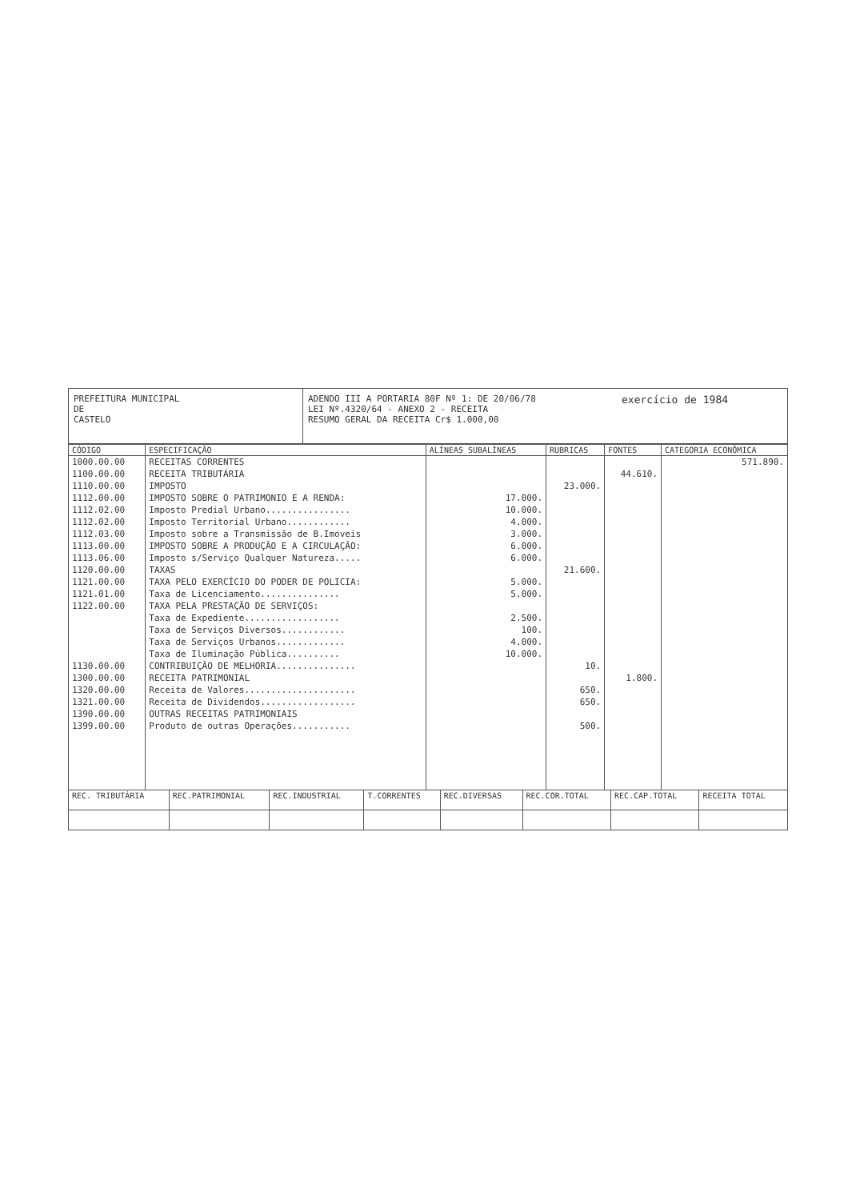PREFEITURA MUNICIPAL
DE
CASTELO
ADENDO III A PORTARIA 80F Nº 1: DE 20/06/78
LEI Nº.4320/64 - ANEXO 2 - RECEITA
RESUMO GERAL DA RECEITA Cr$ 1.000,00
exercício de 1984
| CÓDIGO | ESPECIFICAÇÃO | ALÍNEAS SUBALÍNEAS | RUBRICAS | FONTES | CATEGORIA ECONÔMICA |
| --- | --- | --- | --- | --- | --- |
| 1000.00.00 | RECEITAS CORRENTES | | | | 571.890. |
| 1100.00.00 | RECEITA TRIBUTÁRIA | | | 44.610. | |
| 1110.00.00 | IMPOSTO | | 23.000. | | |
| 1112.00.00 | IMPOSTO SOBRE O PATRIMONIO E A RENDA: | 17.000. | | | |
| 1112.02.00 | Imposto Predial Urbano................ | 10.000. | | | |
| 1112.02.00 | Imposto Territorial Urbano............ | 4.000. | | | |
| 1112.03.00 | Imposto sobre a Transmissão de B.Imoveis | 3.000. | | | |
| 1113.00.00 | IMPOSTO SOBRE A PRODUÇÃO E A CIRCULAÇÃO: | 6.000. | | | |
| 1113.06.00 | Imposto s/Serviço Qualquer Natureza..... | 6.000. | | | |
| 1120.00.00 | TAXAS | | 21.600. | | |
| 1121.00.00 | TAXA PELO EXERCÍCIO DO PODER DE POLICIA: | 5.000. | | | |
| 1121.01.00 | Taxa de Licenciamento............... | 5.000. | | | |
| 1122.00.00 | TAXA PELA PRESTAÇÃO DE SERVIÇOS: | | | | |
| | Taxa de Expediente.................. | 2.500. | | | |
| | Taxa de Serviços Diversos............ | 100. | | | |
| | Taxa de Serviços Urbanos............. | 4.000. | | | |
| | Taxa de Iluminação Pública.......... | 10.000. | | | |
| 1130.00.00 | CONTRIBUIÇÃO DE MELHORIA............... | | 10. | | |
| 1300.00.00 | RECEITA PATRIMONIAL | | | 1.800. | |
| 1320.00.00 | Receita de Valores..................... | | 650. | | |
| 1321.00.00 | Receita de Dividendos.................. | | 650. | | |
| 1390.00.00 | OUTRAS RECEITAS PATRIMONIAIS | | | | |
| 1399.00.00 | Produto de outras Operações........... | | 500. | | |
| REC. TRIBUTÁRIA | REC.PATRIMONIAL | REC.INDUSTRIAL | T.CORRENTES | REC.DIVERSAS | REC.COR.TOTAL | REC.CAP.TOTAL | RECEITA TOTAL |